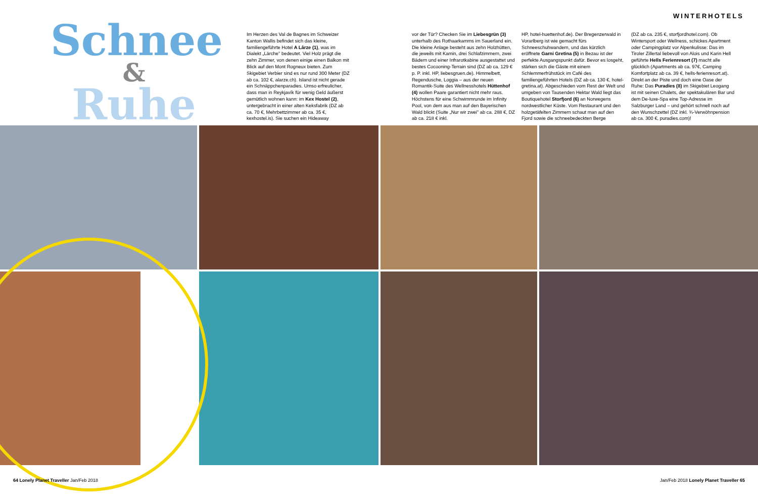WINTERHOTELS
Schnee
&
Ruhe
Im Herzen des Val de Bagnes im Schweizer Kanton Wallis befindet sich das kleine, familiengeführte Hotel A Lârze (1), was im Dialekt „Lärche" bedeutet. Viel Holz prägt die zehn Zimmer, von denen einige einen Balkon mit Blick auf den Mont Rogneux bieten. Zum Skigebiet Verbier sind es nur rund 300 Meter (DZ ab ca. 102 €, alarze.ch). Island ist nicht gerade ein Schnäppchenparadies. Umso erfreulicher, dass man in Reykjavík für wenig Geld äußerst gemütlich wohnen kann: im Kex Hostel (2), untergebracht in einer alten Keksfabrik (DZ ab ca. 70 €, Mehrbettzimmer ab ca. 35 €, kexhostel.is). Sie suchen ein Hideaway
vor der Tür? Checken Sie im Liebesgrün (3) unterhalb des Rothaarkamms im Sauerland ein. Die kleine Anlage besteht aus zehn Holzhütten, die jeweils mit Kamin, drei Schlafzimmern, zwei Bädern und einer Infrarotkabine ausgestattet und bestes Cocooning-Terrain sind (DZ ab ca. 129 € p. P. inkl. HP, liebesgruen.de). Himmelbett, Regendusche, Loggia – aus der neuen Romantik-Suite des Wellnesshotels Hüttenhof (4) wollen Paare garantiert nicht mehr raus. Höchstens für eine Schwimmrunde im Infinity Pool, von dem aus man auf den Bayerischen Wald blickt (Suite „Nur wir zwei" ab ca. 288 €, DZ ab ca. 218 € inkl.
HP, hotel-huettenhof.de). Der Bregenzerwald in Vorarlberg ist wie gemacht fürs Schneeschuhwandern, und das kürzlich eröffnete Garni Gretina (5) in Bezau ist der perfekte Ausgangspunkt dafür. Bevor es losgeht, stärken sich die Gäste mit einem Schlemmerfrühstück im Café des familiengeführten Hotels (DZ ab ca. 130 €, hotel-gretina.at). Abgeschieden vom Rest der Welt und umgeben von Tausenden Hektar Wald liegt das Boutiquehotel Storfjord (6) an Norwegens nordwestlicher Küste. Vom Restaurant und den holzgetäfelten Zimmern schaut man auf den Fjord sowie die schneebedeckten Berge
(DZ ab ca. 235 €, storfjordhotel.com). Ob Wintersport oder Wellness, schickes Apartment oder Campingplatz vor Alpenkulisse: Das im Tiroler Zillertal liebevoll von Alois und Karin Hell geführte Hells Ferienresort (7) macht alle glücklich (Apartments ab ca. 97€, Camping Komfortplatz ab ca. 39 €, hells-ferienresort.at). Direkt an der Piste und doch eine Oase der Ruhe: Das Puradies (8) im Skigebiet Leogang ist mit seinen Chalets, der spektakulären Bar und dem De-luxe-Spa eine Top-Adresse im Salzburger Land – und gehört schnell noch auf den Wunschzettel (DZ inkl. ¾-Verwöhnpension ab ca. 300 €, puradies.com)!
64 Lonely Planet Traveller Jan/Feb 2018 Jan/Feb 2018 Lonely Planet Traveller 65